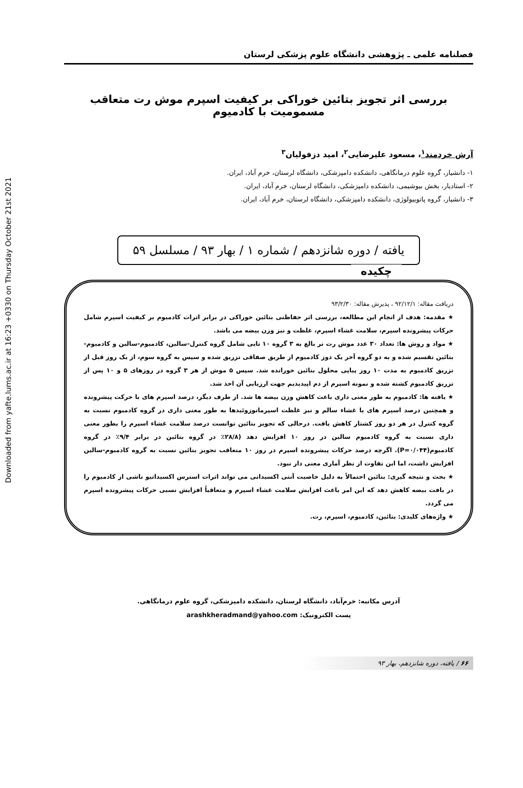Downloaded from yafte.lums.ac.ir at 16:23 +0330 on Thursday October 21st 2021
فصلنامه علمی ـ پژوهشی دانشگاه علوم پزشکی لرستان
بررسی اثر تجویز بتائین خوراکی بر کیفیت اسپرم موش رت متعاقب مسمومیت با کادمیوم
آرش خردمند<sup>۱</sup>، مسعود علیرضایی<sup>۲</sup>، امید دزفولیان<sup>۳</sup>
۱- دانشیار، گروه علوم درمانگاهی، دانشکده دامپزشکی، دانشگاه لرستان، خرم آباد، ایران.
۲- استادیار، بخش بیوشیمی، دانشکده دامپزشکی، دانشگاه لرستان، خرم آباد، ایران.
۳- دانشیار، گروه پاتوبیولوژی، دانشکده دامپزشکی، دانشگاه لرستان، خرم آباد، ایران.
یافته / دوره شانزدهم / شماره ۱ / بهار ۹۳ / مسلسل ۵۹
چکیده
دریافت مقاله: ۹۲/۱۲/۱ ، پذیرش مقاله: ۹۳/۲/۳۰
★ مقدمه: هدف از انجام این مطالعه، بررسی اثر حفاظتی بتائین خوراکی در برابر اثرات کادمیوم بر کیفیت اسپرم شامل حرکات پیشرونده اسپرم، سلامت غشاء اسپرم، غلظت و نیز وزن بیضه می باشد.
★ مواد و روش ها: تعداد ۳۰ عدد موش رت نر بالغ به ۳ گروه ۱۰ تایی شامل گروه کنترل-سالین، کادمیوم-سالین و کادمیوم-بتائین تقسیم شده و به دو گروه آخر یک دوز کادمیوم از طریق صفاقی تزریق شده و سپس به گروه سوم، از یک روز قبل از تزریق کادمیوم به مدت ۱۰ روز پیاپی محلول بتائین خورانده شد. سپس ۵ موش از هر ۳ گروه در روزهای ۵ و ۱۰ پس از تزریق کادمیوم کشته شده و نمونه اسپرم از دم اپیدیدیم جهت ارزیابی آن اخذ شد.
★ یافته ها: کادمیوم به طور معنی داری باعث کاهش وزن بیضه ها شد. از طرف دیگر، درصد اسپرم های با حرکت پیشرونده و همچنین درصد اسپرم های با غشاء سالم و نیز غلظت اسپرماتوزوئیدها به طور معنی داری در گروه کادمیوم نسبت به گروه کنترل در هر دو روز کشتار کاهش یافت. درحالی که تجویز بتائین توانست درصد سلامت غشاء اسپرم را بطور معنی داری نسبت به گروه کادمیوم سالین در روز ۱۰ افزایش دهد (۲۸/۸٪ در گروه بتائین در برابر ۹/۴٪ در گروه کادمیوم(P=۰/۰۴۴). اگرچه درصد حرکات پیشرونده اسپرم در روز ۱۰ متعاقب تجویز بتائین نسبت به گروه کادمیوم-سالین افزایش داشت، اما این تفاوت از نظر آماری معنی دار نبود.
★ بحث و نتیجه گیری: بتائین احتمالاً به دلیل خاصیت آنتی اکسیدانی می تواند اثرات استرس اکسیداتیو ناشی از کادمیوم را در بافت بیضه کاهش دهد که این امر باعث افزایش سلامت غشاء اسپرم و متعاقباً افزایش نسبی حرکات پیشرونده اسپرم می گردد.
★ واژه‌های کلیدی: بتائین، کادمیوم، اسپرم، رت.
آدرس مکاتبه: خرم‌آباد، دانشگاه لرستان، دانشکده دامپزشکی، گروه علوم درمانگاهی.
پست الکترونیک: arashkheradmand@yahoo.com
۶۶ / یافته، دوره شانزدهم، بهار ۹۳